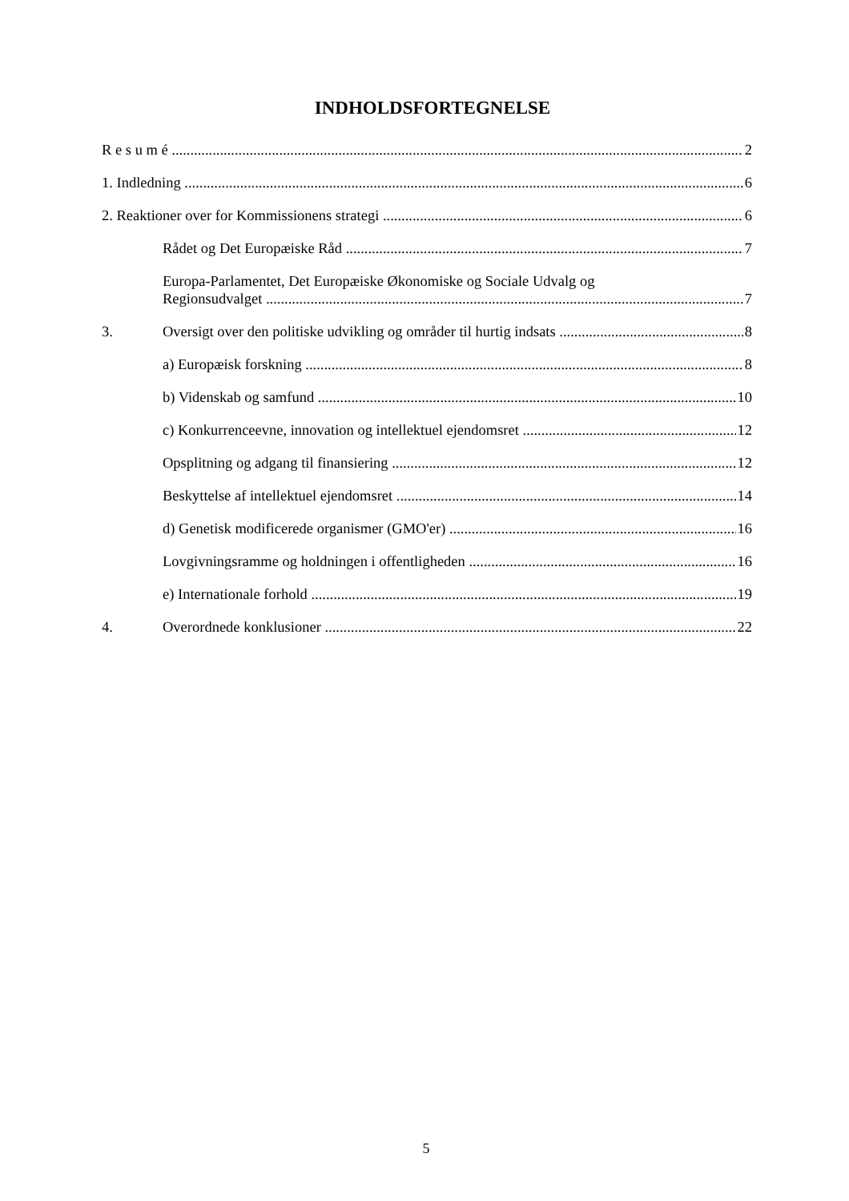INDHOLDSFORTEGNELSE
R e s u m é 2
1. Indledning 6
2. Reaktioner over for Kommissionens strategi 6
Rådet og Det Europæiske Råd 7
Europa-Parlamentet, Det Europæiske Økonomiske og Sociale Udvalg og
Regionsudvalget 7
3. Oversigt over den politiske udvikling og områder til hurtig indsats 8
a) Europæisk forskning 8
b) Videnskab og samfund 10
c) Konkurrenceevne, innovation og intellektuel ejendomsret 12
Opsplitning og adgang til finansiering 12
Beskyttelse af intellektuel ejendomsret 14
d) Genetisk modificerede organismer (GMO'er) 16
Lovgivningsramme og holdningen i offentligheden 16
e) Internationale forhold 19
4. Overordnede konklusioner 22
5